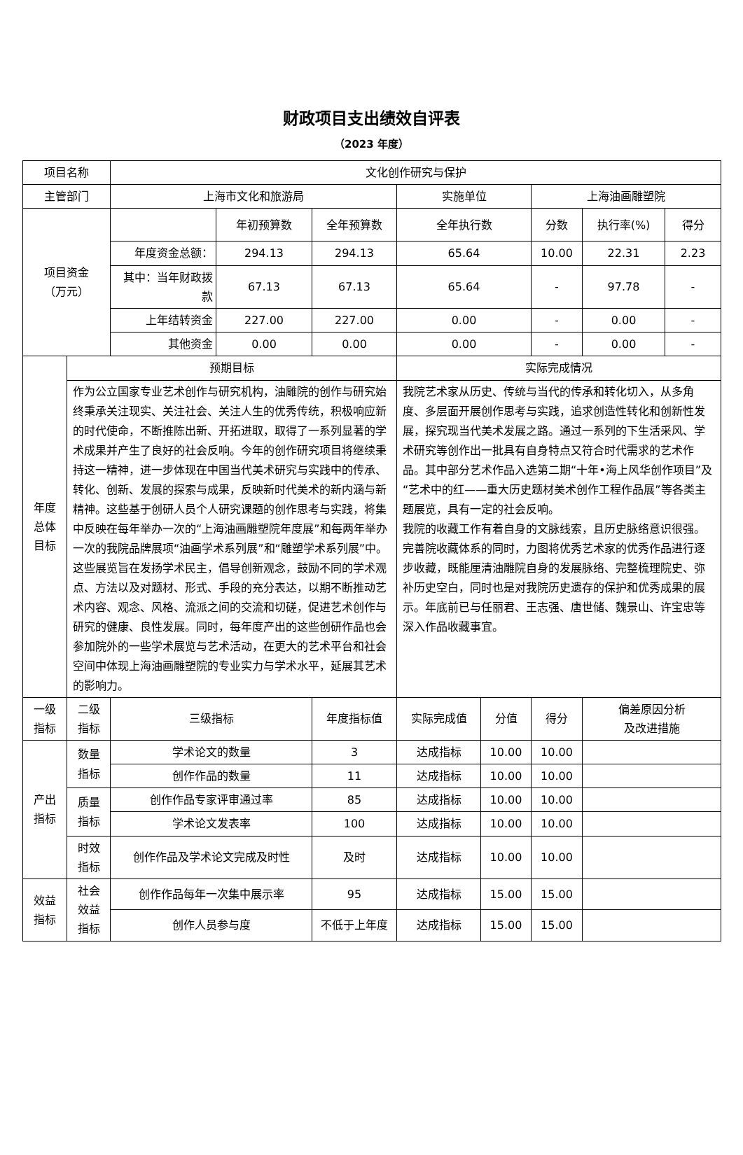财政项目支出绩效自评表
（2023 年度）
| 项目名称 | | 文化创作研究与保护 | | | | | | | |
| 主管部门 | | 上海市文化和旅游局 | | | 实施单位 | | 上海油画雕塑院 | | |
| 项目资金 （万元） | | | 年初预算数 | 全年预算数 | 全年执行数 | | 分数 | 执行率(%) | 得分 |
| | | 年度资金总额： | 294.13 | 294.13 | 65.64 | | 10.00 | 22.31 | 2.23 |
| | | 其中：当年财政拨款 | 67.13 | 67.13 | 65.64 | | - | 97.78 | - |
| | | 上年结转资金 | 227.00 | 227.00 | 0.00 | | - | 0.00 | - |
| | | 其他资金 | 0.00 | 0.00 | 0.00 | | - | 0.00 | - |
| 年度 总体 目标 | 预期目标 | | | | 实际完成情况 | | | | |
| | 作为公立国家专业艺术创作与研究机构，油雕院的创作与研究始终秉承关注现实、关注社会、关注人生的优秀传统，积极响应新的时代使命，不断推陈出新、开拓进取，取得了一系列显著的学术成果并产生了良好的社会反响。今年的创作研究项目将继续秉持这一精神，进一步体现在中国当代美术研究与实践中的传承、转化、创新、发展的探索与成果，反映新时代美术的新内涵与新精神。这些基于创研人员个人研究课题的创作思考与实践，将集中反映在每年举办一次的“上海油画雕塑院年度展”和每两年举办一次的我院品牌展项“油画学术系列展”和“雕塑学术系列展”中。这些展览旨在发扬学术民主，倡导创新观念，鼓励不同的学术观点、方法以及对题材、形式、手段的充分表达，以期不断推动艺术内容、观念、风格、流派之间的交流和切磋，促进艺术创作与研究的健康、良性发展。同时，每年度产出的这些创研作品也会参加院外的一些学术展览与艺术活动，在更大的艺术平台和社会空间中体现上海油画雕塑院的专业实力与学术水平，延展其艺术的影响力。 | | | | 我院艺术家从历史、传统与当代的传承和转化切入，从多角度、多层面开展创作思考与实践，追求创造性转化和创新性发展，探究现当代美术发展之路。通过一系列的下生活采风、学术研究等创作出一批具有自身特点又符合时代需求的艺术作品。其中部分艺术作品入选第二期“十年•海上风华创作项目”及“艺术中的红——重大历史题材美术创作工程作品展”等各类主题展览，具有一定的社会反响。 我院的收藏工作有着自身的文脉线索，且历史脉络意识很强。完善院收藏体系的同时，力图将优秀艺术家的优秀作品进行逐步收藏，既能厘清油雕院自身的发展脉络、完整梳理院史、弥补历史空白，同时也是对我院历史遗存的保护和优秀成果的展示。年底前已与任丽君、王志强、唐世储、魏景山、许宝忠等深入作品收藏事宜。 | | | | |
| 一级 指标 | 二级 指标 | 三级指标 | | 年度指标值 | 实际完成值 | 分值 | 得分 | 偏差原因分析 及改进措施 | |
| 产出 指标 | 数量 指标 | 学术论文的数量 | | 3 | 达成指标 | 10.00 | 10.00 | | |
| | | 创作作品的数量 | | 11 | 达成指标 | 10.00 | 10.00 | | |
| | 质量 指标 | 创作作品专家评审通过率 | | 85 | 达成指标 | 10.00 | 10.00 | | |
| | | 学术论文发表率 | | 100 | 达成指标 | 10.00 | 10.00 | | |
| | 时效 指标 | 创作作品及学术论文完成及时性 | | 及时 | 达成指标 | 10.00 | 10.00 | | |
| 效益 指标 | 社会 效益 指标 | 创作作品每年一次集中展示率 | | 95 | 达成指标 | 15.00 | 15.00 | | |
| | | 创作人员参与度 | | 不低于上年度 | 达成指标 | 15.00 | 15.00 | | |